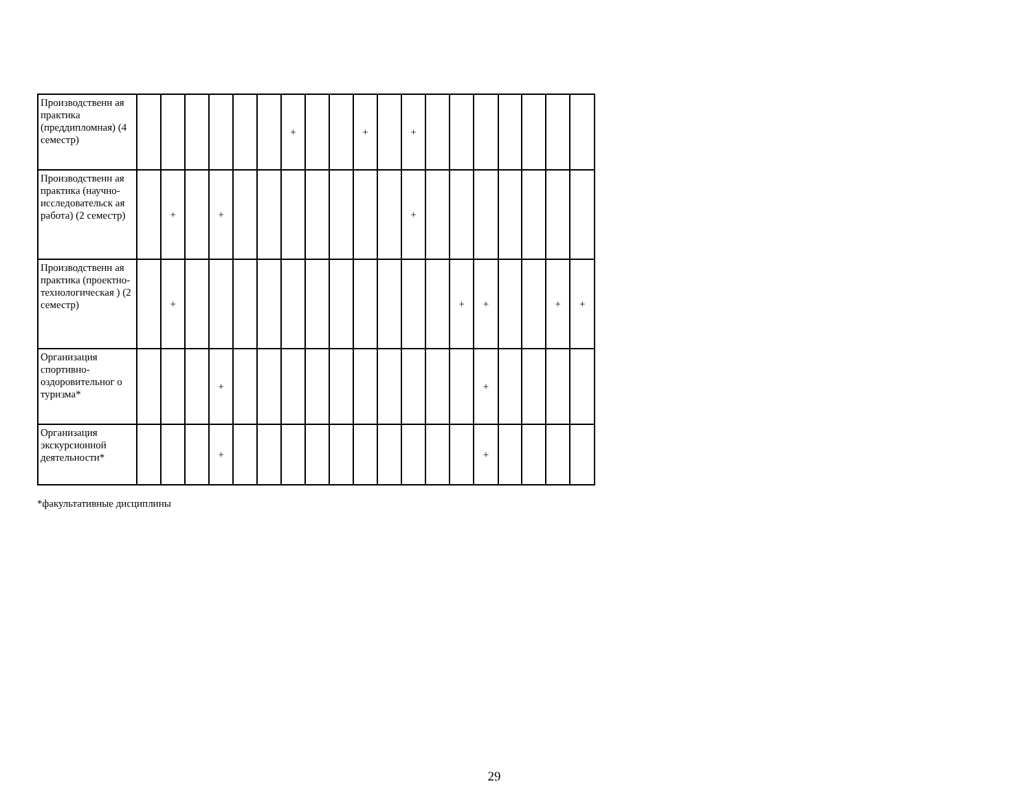| Производственн ая практика (преддипломная) (4 семестр) | | | | | | | + | | | + | | + | | | | | | | |
| Производственн ая практика (научно-исследовательск ая работа) (2 семестр) | | + | | + | | | | | | | | + | | | | | | | |
| Производственн ая практика (проектно-технологическая ) (2 семестр) | | + | | | | | | | | | | | | + | + | | | + | + |
| Организация спортивно-оздоровительног о туризма* | | | | + | | | | | | | | | | | + | | | | |
| Организация экскурсионной деятельности* | | | | + | | | | | | | | | | | + | | | | |
*факультативные дисциплины
29